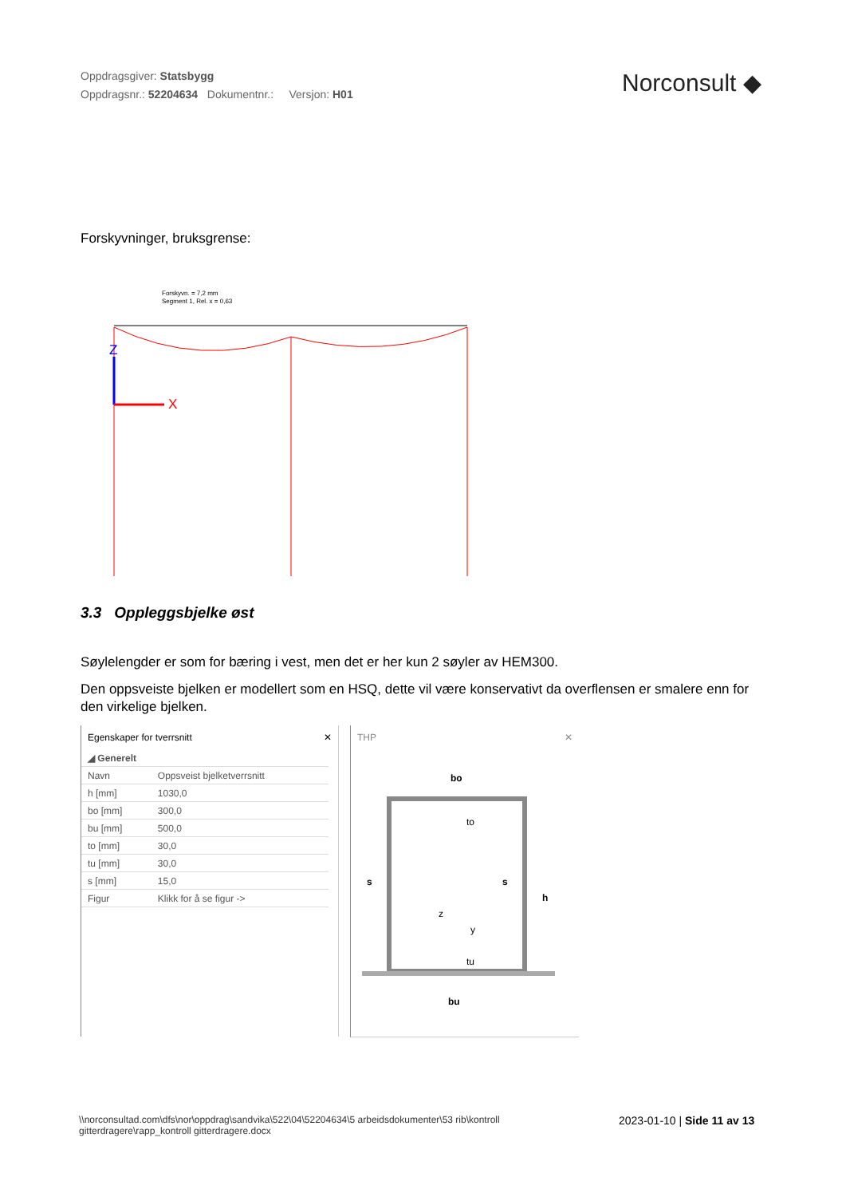Oppdragsgiver: Statsbygg
Oppdragsnr.: 52204634 Dokumentnr.: Versjon: H01
Norconsult ◆
Forskyvninger, bruksgrense:
Forskyvn. = 7,2 mm
Segment 1, Rel. x = 0,63
Z
X
3.3 Oppleggsbjelke øst
Søylelengder er som for bæring i vest, men det er her kun 2 søyler av HEM300.
Den oppsveiste bjelken er modellert som en HSQ, dette vil være konservativt da overflensen er smalere enn for den virkelige bjelken.
Egenskaper for tverrsnitt ✕
| ◢ Generelt | |
| Navn | Oppsveist bjelketverrsnitt |
| h [mm] | 1030,0 |
| bo [mm] | 300,0 |
| bu [mm] | 500,0 |
| to [mm] | 30,0 |
| tu [mm] | 30,0 |
| s [mm] | 15,0 |
| Figur | Klikk for å se figur -> |
THP ✕
bo
bu
h
s
s
to
tu
z
y
\\norconsultad.com\dfs\nor\oppdrag\sandvika\522\04\52204634\5 arbeidsdokumenter\53 rib\kontroll gitterdragere\rapp_kontroll gitterdragere.docx
2023-01-10 | Side 11 av 13